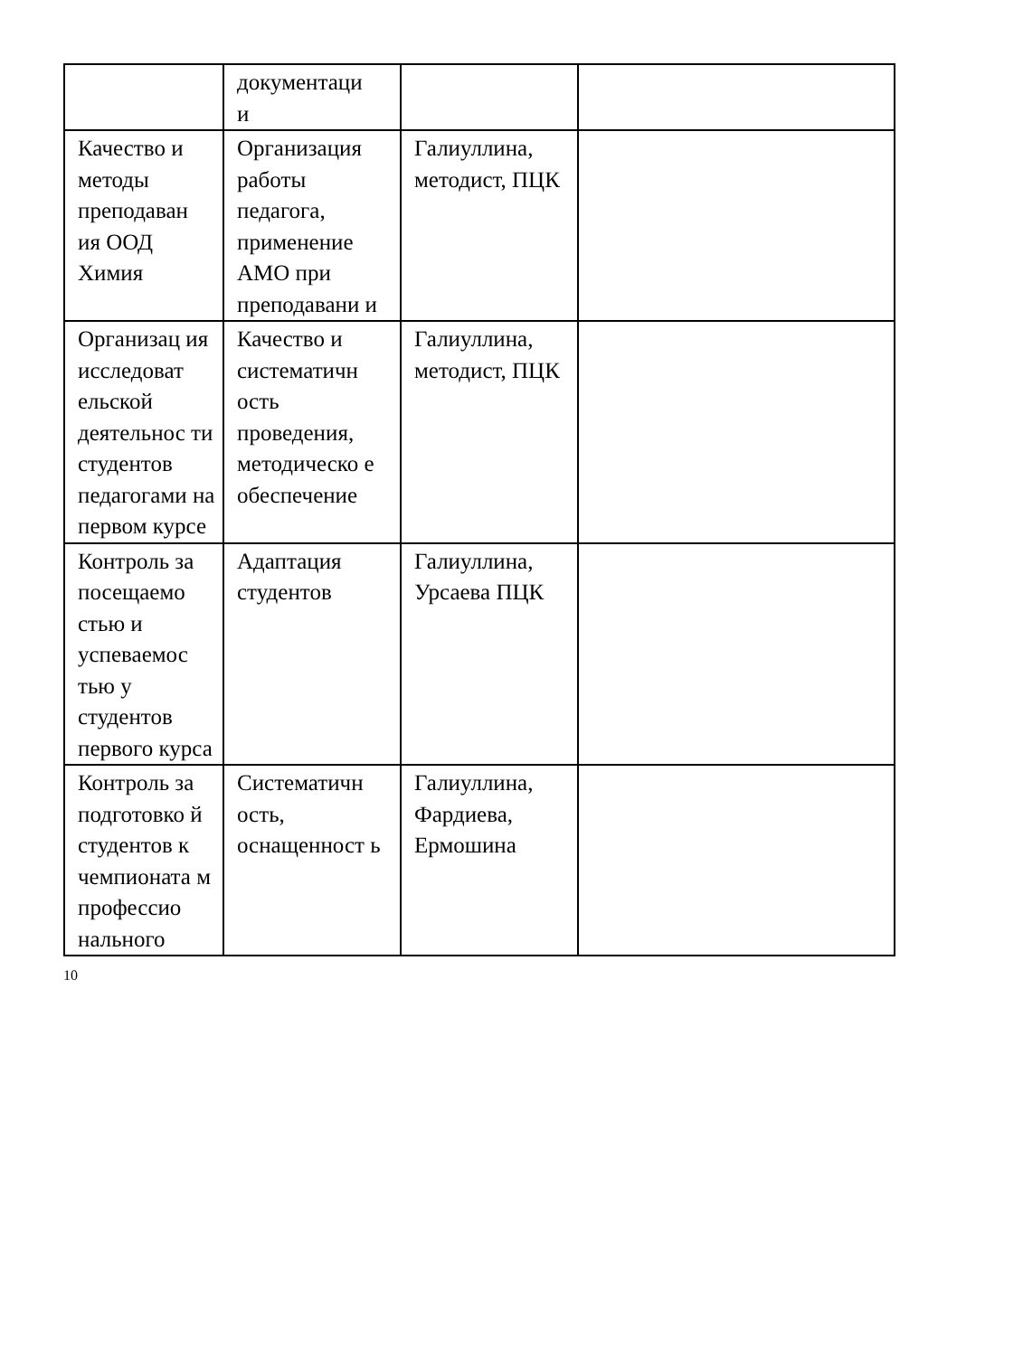| | документаци и | | |
| Качество и методы преподаван ия ООД Химия | Организация работы педагога, применение АМО при преподавани и | Галиуллина, методист, ПЦК | |
| Организац ия исследоват ельской деятельнос ти студентов педагогами на первом курсе | Качество и систематичн ость проведения, методическо е обеспечение | Галиуллина, методист, ПЦК | |
| Контроль за посещаемо стью и успеваемос тью у студентов первого курса | Адаптация студентов | Галиуллина, Урсаева ПЦК | |
| Контроль за подготовко й студентов к чемпионата м профессио нального | Систематичн ость, оснащенност ь | Галиуллина, Фардиева, Ермошина | |
10